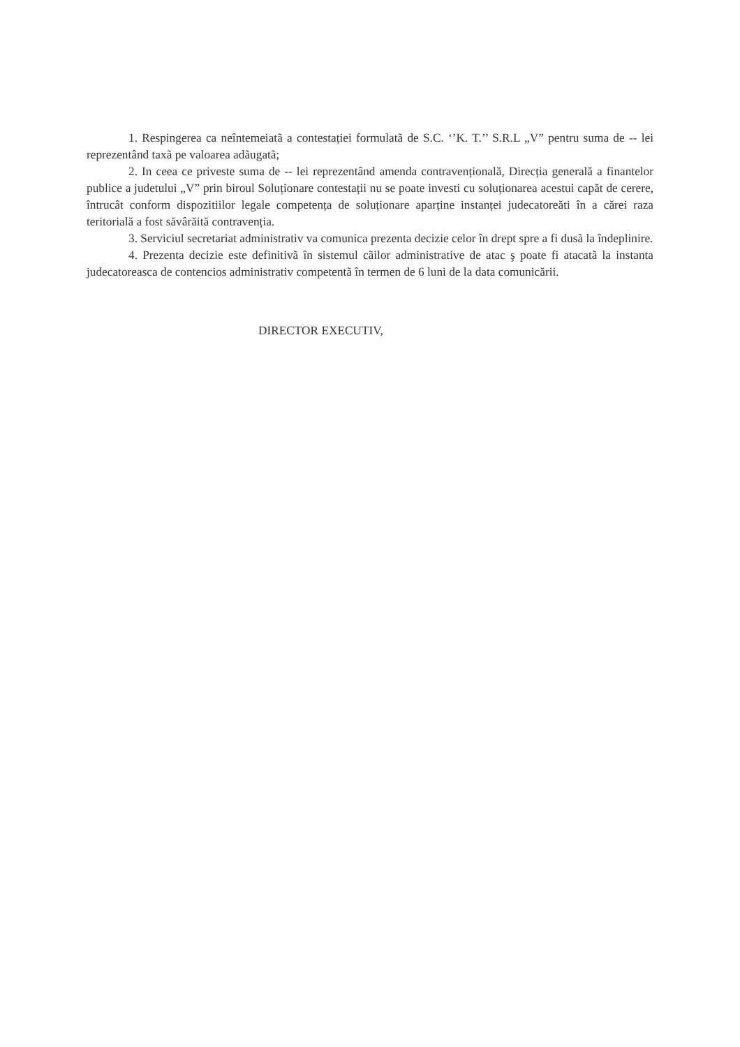1. Respingerea ca neîntemeiatã a contestației formulatã de S.C. ‘’K. T.’’ S.R.L „V” pentru suma de -- lei reprezentând taxã pe valoarea adãugatã;
2. In ceea ce priveste suma de -- lei reprezentând amenda contravențională, Direcția generală a finantelor publice a judetului „V” prin biroul Soluționare contestații nu se poate investi cu soluționarea acestui capăt de cerere, întrucât conform dispozitiilor legale competența de soluționare aparține instanței judecatoreăti în a cărei raza teritorială a fost săvârăită contravenția.
3. Serviciul secretariat administrativ va comunica prezenta decizie celor în drept spre a fi dusã la îndeplinire.
4. Prezenta decizie este definitivã în sistemul cãilor administrative de atac ş poate fi atacatã la instanta judecatoreasca de contencios administrativ competentã în termen de 6 luni de la data comunicării.
DIRECTOR EXECUTIV,